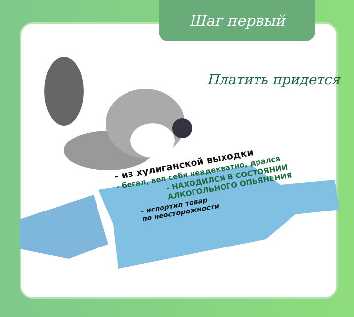Шаг первый
Платить придется
- из хулиганской выходки
- бегал, вел себя неадекватно, дрался
- НАХОДИЛСЯ В СОСТОЯНИИ
АЛКОГОЛЬНОГО ОПЬЯНЕНИЯ
- испортил товар
по неосторожности